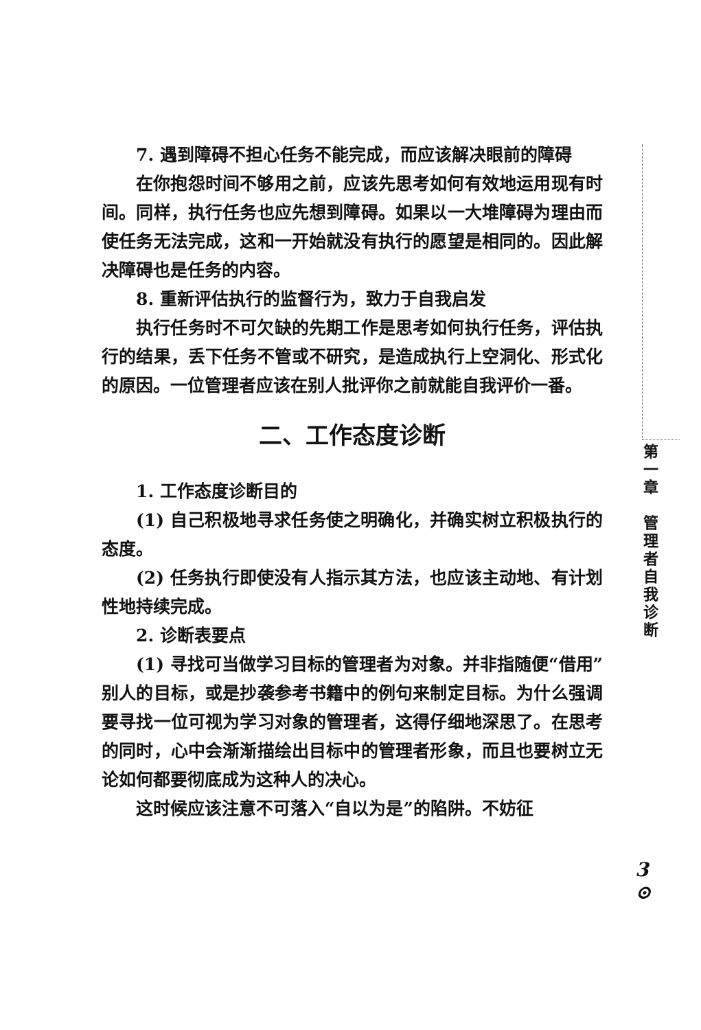7. 遇到障碍不担心任务不能完成，而应该解决眼前的障碍
在你抱怨时间不够用之前，应该先思考如何有效地运用现有时间。同样，执行任务也应先想到障碍。如果以一大堆障碍为理由而使任务无法完成，这和一开始就没有执行的愿望是相同的。因此解决障碍也是任务的内容。
8. 重新评估执行的监督行为，致力于自我启发
执行任务时不可欠缺的先期工作是思考如何执行任务，评估执行的结果，丢下任务不管或不研究，是造成执行上空洞化、形式化的原因。一位管理者应该在别人批评你之前就能自我评价一番。
二、工作态度诊断
1. 工作态度诊断目的
(1) 自己积极地寻求任务使之明确化，并确实树立积极执行的态度。
(2) 任务执行即使没有人指示其方法，也应该主动地、有计划性地持续完成。
2. 诊断表要点
(1) 寻找可当做学习目标的管理者为对象。并非指随便“借用”别人的目标，或是抄袭参考书籍中的例句来制定目标。为什么强调要寻找一位可视为学习对象的管理者，这得仔细地深思了。在思考的同时，心中会渐渐描绘出目标中的管理者形象，而且也要树立无论如何都要彻底成为这种人的决心。
这时候应该注意不可落入“自以为是”的陷阱。不妨征
第
一
章
管
理
者
自
我
诊
断
3
⊙